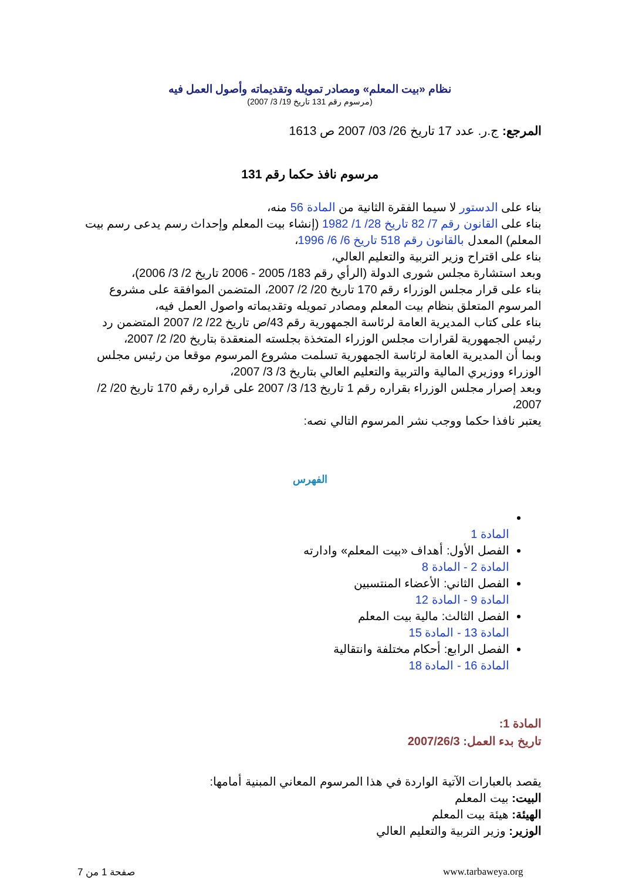نظام «بيت المعلم» ومصادر تمويله وتقديماته وأصول العمل فيه
(مرسوم رقم 131 تاريخ 19/ 3/ 2007)
المرجع: ج.ر. عدد 17 تاريخ 26/ 03/ 2007 ص 1613
مرسوم نافذ حكما رقم 131
بناء على الدستور لا سيما الفقرة الثانية من المادة 56 منه،
بناء على القانون رقم 7/ 82 تاريخ 28/ 1/ 1982 (إنشاء بيت المعلم وإحداث رسم يدعى رسم بيت المعلم) المعدل بالقانون رقم 518 تاريخ 6/ 6/ 1996،
بناء على اقتراح وزير التربية والتعليم العالي،
وبعد استشارة مجلس شورى الدولة (الرأي رقم 183/ 2005 - 2006 تاريخ 2/ 3/ 2006)،
بناء على قرار مجلس الوزراء رقم 170 تاريخ 20/ 2/ 2007، المتضمن الموافقة على مشروع المرسوم المتعلق بنظام بيت المعلم ومصادر تمويله وتقديماته واصول العمل فيه،
بناء على كتاب المديرية العامة لرئاسة الجمهورية رقم 43/ص تاريخ 22/ 2/ 2007 المتضمن رد رئيس الجمهورية لقرارات مجلس الوزراء المتخذة بجلسته المنعقدة بتاريخ 20/ 2/ 2007،
وبما أن المديرية العامة لرئاسة الجمهورية تسلمت مشروع المرسوم موقعا من رئيس مجلس الوزراء ووزيري المالية والتربية والتعليم العالي بتاريخ 3/ 3/ 2007،
وبعد إصرار مجلس الوزراء بقراره رقم 1 تاريخ 13/ 3/ 2007 على قراره رقم 170 تاريخ 20/ 2/ 2007،
يعتبر نافذا حكما ووجب نشر المرسوم التالي نصه:
الفهرس
المادة 1
الفصل الأول: أهداف «بيت المعلم» وادارته
المادة 2 - المادة 8
الفصل الثاني: الأعضاء المنتسبين
المادة 9 - المادة 12
الفصل الثالث: مالية بيت المعلم
المادة 13 - المادة 15
الفصل الرابع: أحكام مختلفة وانتقالية
المادة 16 - المادة 18
المادة 1:
تاريخ بدء العمل: 2007/26/3
يقصد بالعبارات الآتية الواردة في هذا المرسوم المعاني المبنية أمامها:
البيت: بيت المعلم
الهيئة: هيئة بيت المعلم
الوزير: وزير التربية والتعليم العالي
www.tarbaweya.org
صفحة 1 من 7